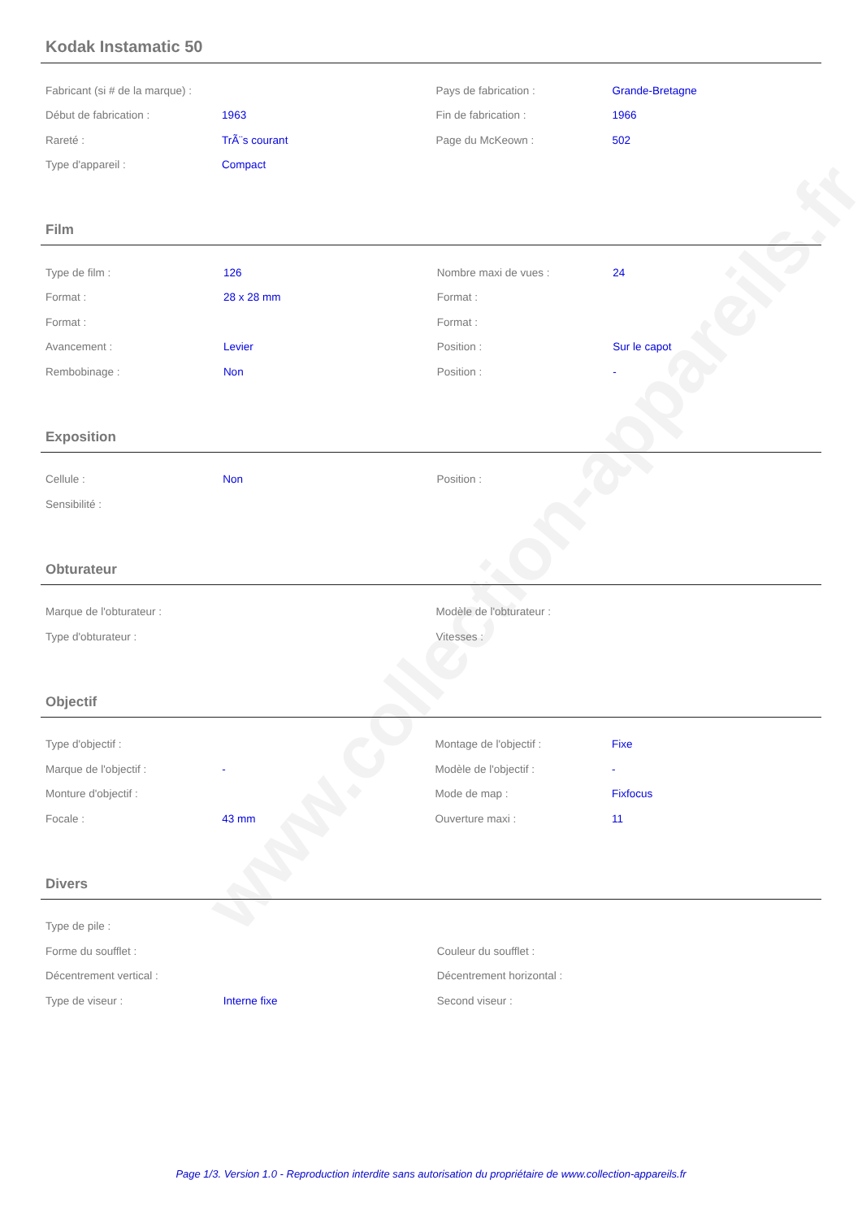www.collection-appareils.fr
Kodak Instamatic 50
| Fabricant (si # de la marque) : | | Pays de fabrication : | Grande-Bretagne |
| Début de fabrication : | 1963 | Fin de fabrication : | 1966 |
| Rareté : | TrÃ¨s courant | Page du McKeown : | 502 |
| Type d'appareil : | Compact | | |
Film
| Type de film : | 126 | Nombre maxi de vues : | 24 |
| Format : | 28 x 28 mm | Format : | |
| Format : | | Format : | |
| Avancement : | Levier | Position : | Sur le capot |
| Rembobinage : | Non | Position : | - |
Exposition
| Cellule : | Non | Position : | |
| Sensibilité : | | | |
Obturateur
| Marque de l'obturateur : | | Modèle de l'obturateur : | |
| Type d'obturateur : | | Vitesses : | |
Objectif
| Type d'objectif : | | Montage de l'objectif : | Fixe |
| Marque de l'objectif : | - | Modèle de l'objectif : | - |
| Monture d'objectif : | | Mode de map : | Fixfocus |
| Focale : | 43 mm | Ouverture maxi : | 11 |
Divers
| Type de pile : | | | |
| Forme du soufflet : | | Couleur du soufflet : | |
| Décentrement vertical : | | Décentrement horizontal : | |
| Type de viseur : | Interne fixe | Second viseur : | |
Page 1/3. Version 1.0 - Reproduction interdite sans autorisation du propriétaire de www.collection-appareils.fr